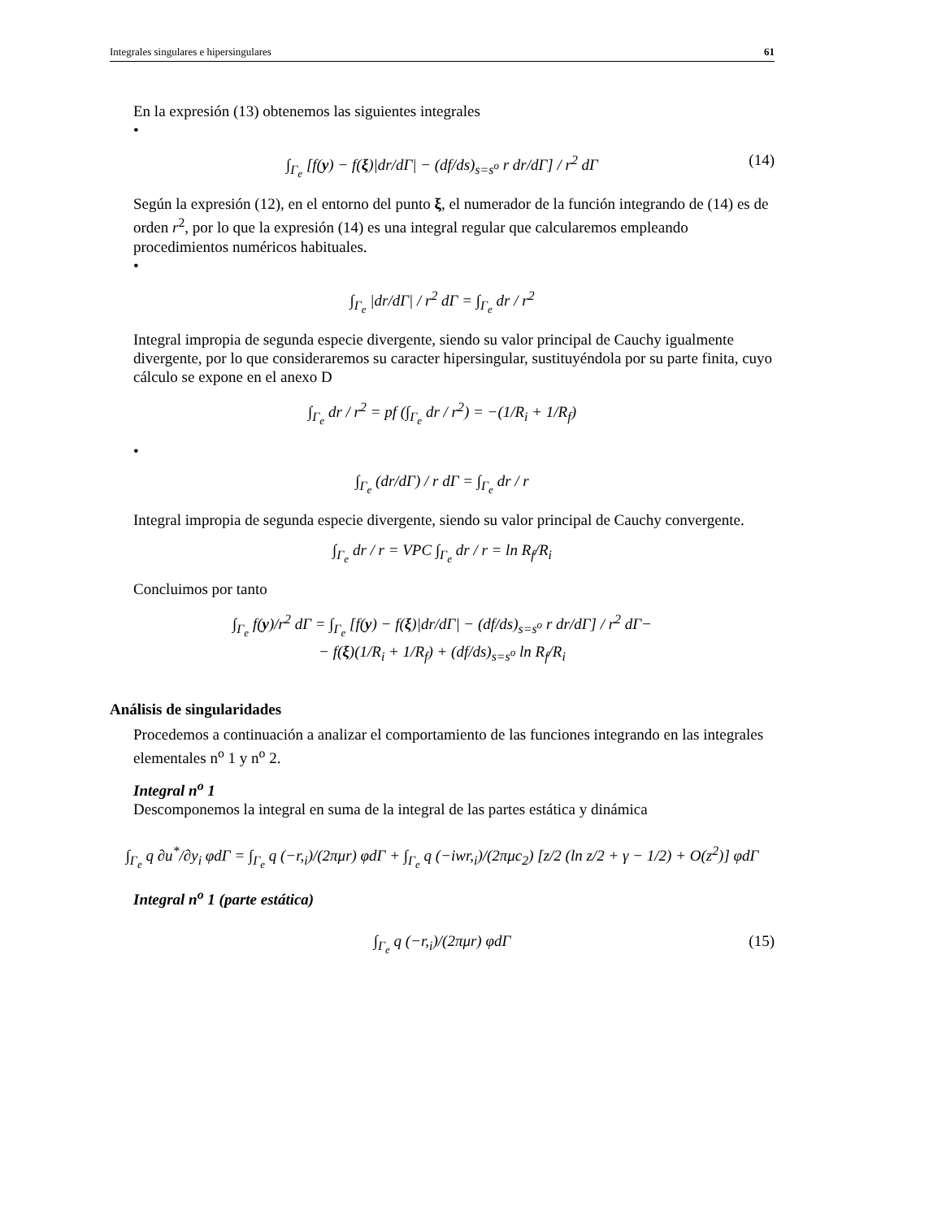Integrales singulares e hipersingulares 61
En la expresión (13) obtenemos las siguientes integrales
•
∫<sub>Γ<sub>e</sub></sub> [f(y) − f(ξ)|dr/dΓ| − (df/ds)<sub>s=s<sup>o</sup></sub> r dr/dΓ] / r<sup>2</sup> dΓ (14)
Según la expresión (12), en el entorno del punto ξ, el numerador de la función integrando de (14) es de orden r<sup>2</sup>, por lo que la expresión (14) es una integral regular que calcularemos empleando procedimientos numéricos habituales.
•
∫<sub>Γ<sub>e</sub></sub> |dr/dΓ| / r<sup>2</sup> dΓ = ∫<sub>Γ<sub>e</sub></sub> dr / r<sup>2</sup>
Integral impropia de segunda especie divergente, siendo su valor principal de Cauchy igualmente divergente, por lo que consideraremos su caracter hipersingular, sustituyéndola por su parte finita, cuyo cálculo se expone en el anexo D
∫<sub>Γ<sub>e</sub></sub> dr / r<sup>2</sup> = pf (∫<sub>Γ<sub>e</sub></sub> dr / r<sup>2</sup>) = −(1/R<sub>i</sub> + 1/R<sub>f</sub>)
•
∫<sub>Γ<sub>e</sub></sub> (dr/dΓ) / r dΓ = ∫<sub>Γ<sub>e</sub></sub> dr / r
Integral impropia de segunda especie divergente, siendo su valor principal de Cauchy convergente.
∫<sub>Γ<sub>e</sub></sub> dr / r = VPC ∫<sub>Γ<sub>e</sub></sub> dr / r = ln R<sub>f</sub>/R<sub>i</sub>
Concluimos por tanto
∫<sub>Γ<sub>e</sub></sub> f(y)/r<sup>2</sup> dΓ = ∫<sub>Γ<sub>e</sub></sub> [f(y) − f(ξ)|dr/dΓ| − (df/ds)<sub>s=s<sup>o</sup></sub> r dr/dΓ] / r<sup>2</sup> dΓ−
− f(ξ)(1/R<sub>i</sub> + 1/R<sub>f</sub>) + (df/ds)<sub>s=s<sup>o</sup></sub> ln R<sub>f</sub>/R<sub>i</sub>
Análisis de singularidades
Procedemos a continuación a analizar el comportamiento de las funciones integrando en las integrales elementales n<sup>o</sup> 1 y n<sup>o</sup> 2.
Integral n<sup>o</sup> 1
Descomponemos la integral en suma de la integral de las partes estática y dinámica
∫<sub>Γ<sub>e</sub></sub> q ∂u<sup>*</sup>/∂y<sub>i</sub> φdΓ = ∫<sub>Γ<sub>e</sub></sub> q (−r,<sub>i</sub>)/(2πμr) φdΓ + ∫<sub>Γ<sub>e</sub></sub> q (−iwr,<sub>i</sub>)/(2πμc<sub>2</sub>) [z/2 (ln z/2 + γ − 1/2) + O(z<sup>2</sup>)] φdΓ
Integral n<sup>o</sup> 1 (parte estática)
∫<sub>Γ<sub>e</sub></sub> q (−r,<sub>i</sub>)/(2πμr) φdΓ (15)